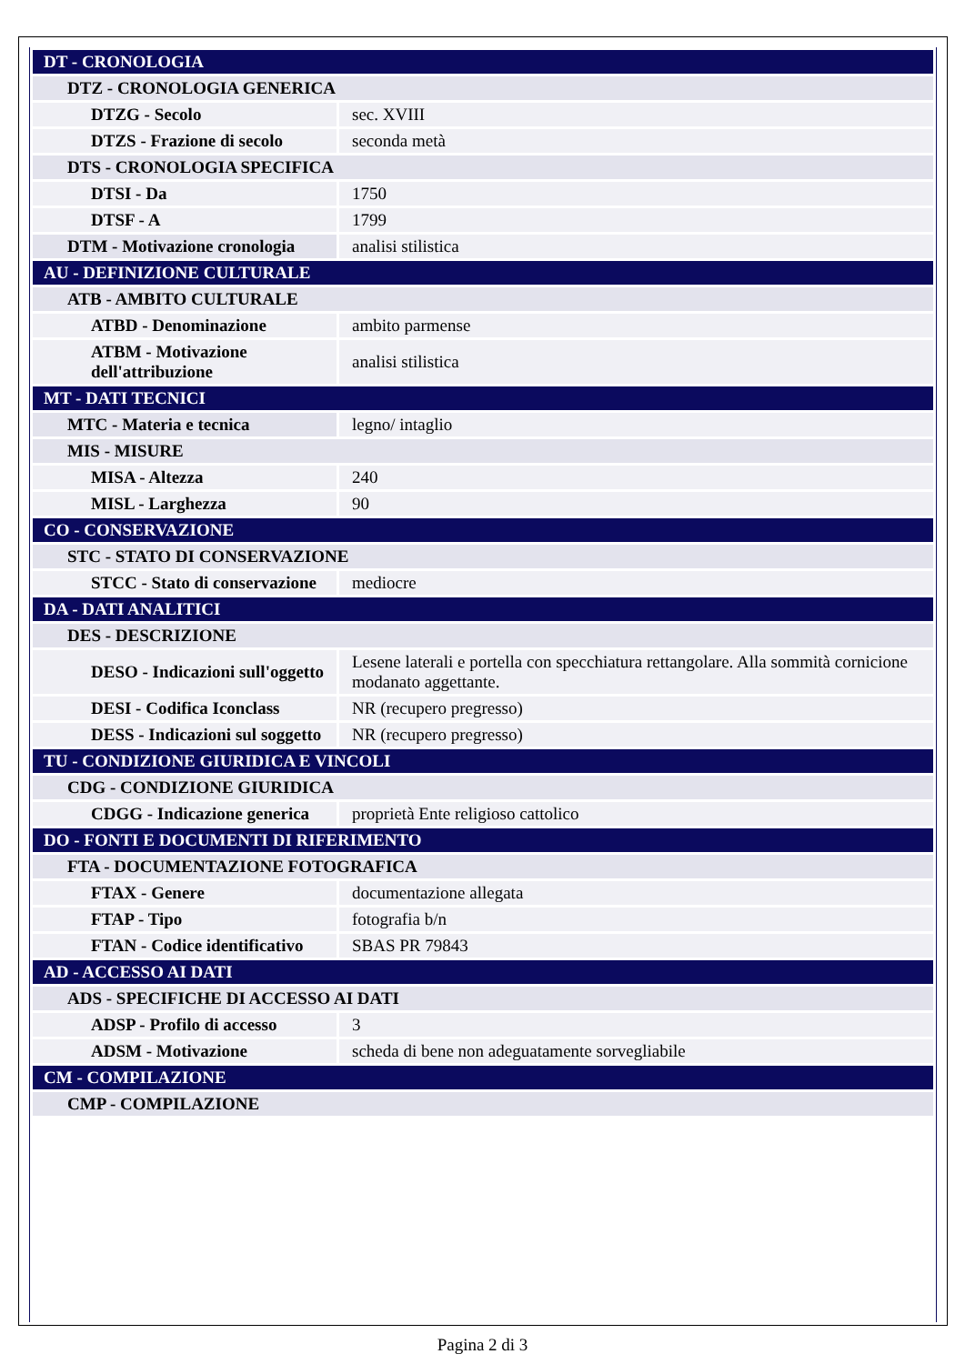| DT - CRONOLOGIA | |
| DTZ - CRONOLOGIA GENERICA | |
| DTZG - Secolo | sec. XVIII |
| DTZS - Frazione di secolo | seconda metà |
| DTS - CRONOLOGIA SPECIFICA | |
| DTSI - Da | 1750 |
| DTSF - A | 1799 |
| DTM - Motivazione cronologia | analisi stilistica |
| AU - DEFINIZIONE CULTURALE | |
| ATB - AMBITO CULTURALE | |
| ATBD - Denominazione | ambito parmense |
| ATBM - Motivazione dell'attribuzione | analisi stilistica |
| MT - DATI TECNICI | |
| MTC - Materia e tecnica | legno/ intaglio |
| MIS - MISURE | |
| MISA - Altezza | 240 |
| MISL - Larghezza | 90 |
| CO - CONSERVAZIONE | |
| STC - STATO DI CONSERVAZIONE | |
| STCC - Stato di conservazione | mediocre |
| DA - DATI ANALITICI | |
| DES - DESCRIZIONE | |
| DESO - Indicazioni sull'oggetto | Lesene laterali e portella con specchiatura rettangolare. Alla sommità cornicione modanato aggettante. |
| DESI - Codifica Iconclass | NR (recupero pregresso) |
| DESS - Indicazioni sul soggetto | NR (recupero pregresso) |
| TU - CONDIZIONE GIURIDICA E VINCOLI | |
| CDG - CONDIZIONE GIURIDICA | |
| CDGG - Indicazione generica | proprietà Ente religioso cattolico |
| DO - FONTI E DOCUMENTI DI RIFERIMENTO | |
| FTA - DOCUMENTAZIONE FOTOGRAFICA | |
| FTAX - Genere | documentazione allegata |
| FTAP - Tipo | fotografia b/n |
| FTAN - Codice identificativo | SBAS PR 79843 |
| AD - ACCESSO AI DATI | |
| ADS - SPECIFICHE DI ACCESSO AI DATI | |
| ADSP - Profilo di accesso | 3 |
| ADSM - Motivazione | scheda di bene non adeguatamente sorvegliabile |
| CM - COMPILAZIONE | |
| CMP - COMPILAZIONE | |
Pagina 2 di 3